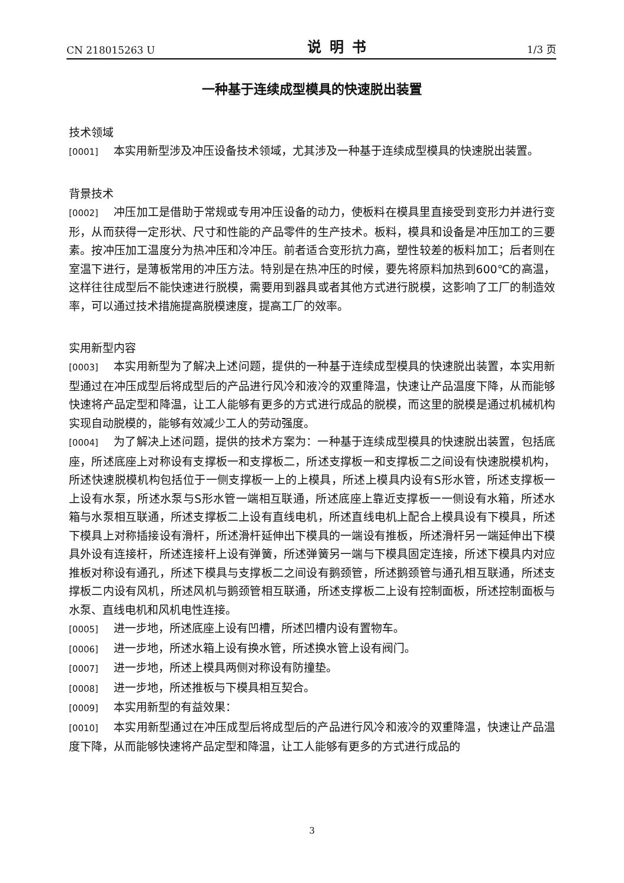CN 218015263 U 说明书 1/3 页
一种基于连续成型模具的快速脱出装置
技术领域
[0001] 本实用新型涉及冲压设备技术领域，尤其涉及一种基于连续成型模具的快速脱出装置。
背景技术
[0002] 冲压加工是借助于常规或专用冲压设备的动力，使板料在模具里直接受到变形力并进行变形，从而获得一定形状、尺寸和性能的产品零件的生产技术。板料，模具和设备是冲压加工的三要素。按冲压加工温度分为热冲压和冷冲压。前者适合变形抗力高，塑性较差的板料加工；后者则在室温下进行，是薄板常用的冲压方法。特别是在热冲压的时候，要先将原料加热到600℃的高温，这样往往成型后不能快速进行脱模，需要用到器具或者其他方式进行脱模，这影响了工厂的制造效率，可以通过技术措施提高脱模速度，提高工厂的效率。
实用新型内容
[0003] 本实用新型为了解决上述问题，提供的一种基于连续成型模具的快速脱出装置，本实用新型通过在冲压成型后将成型后的产品进行风冷和液冷的双重降温，快速让产品温度下降，从而能够快速将产品定型和降温，让工人能够有更多的方式进行成品的脱模，而这里的脱模是通过机械机构实现自动脱模的，能够有效减少工人的劳动强度。
[0004] 为了解决上述问题，提供的技术方案为：一种基于连续成型模具的快速脱出装置，包括底座，所述底座上对称设有支撑板一和支撑板二，所述支撑板一和支撑板二之间设有快速脱模机构，所述快速脱模机构包括位于一侧支撑板一上的上模具，所述上模具内设有S形水管，所述支撑板一上设有水泵，所述水泵与S形水管一端相互联通，所述底座上靠近支撑板一一侧设有水箱，所述水箱与水泵相互联通，所述支撑板二上设有直线电机，所述直线电机上配合上模具设有下模具，所述下模具上对称插接设有滑杆，所述滑杆延伸出下模具的一端设有推板，所述滑杆另一端延伸出下模具外设有连接杆，所述连接杆上设有弹簧，所述弹簧另一端与下模具固定连接，所述下模具内对应推板对称设有通孔，所述下模具与支撑板二之间设有鹅颈管，所述鹅颈管与通孔相互联通，所述支撑板二内设有风机，所述风机与鹅颈管相互联通，所述支撑板二上设有控制面板，所述控制面板与水泵、直线电机和风机电性连接。
[0005] 进一步地，所述底座上设有凹槽，所述凹槽内设有置物车。
[0006] 进一步地，所述水箱上设有换水管，所述换水管上设有阀门。
[0007] 进一步地，所述上模具两侧对称设有防撞垫。
[0008] 进一步地，所述推板与下模具相互契合。
[0009] 本实用新型的有益效果：
[0010] 本实用新型通过在冲压成型后将成型后的产品进行风冷和液冷的双重降温，快速让产品温度下降，从而能够快速将产品定型和降温，让工人能够有更多的方式进行成品的
3